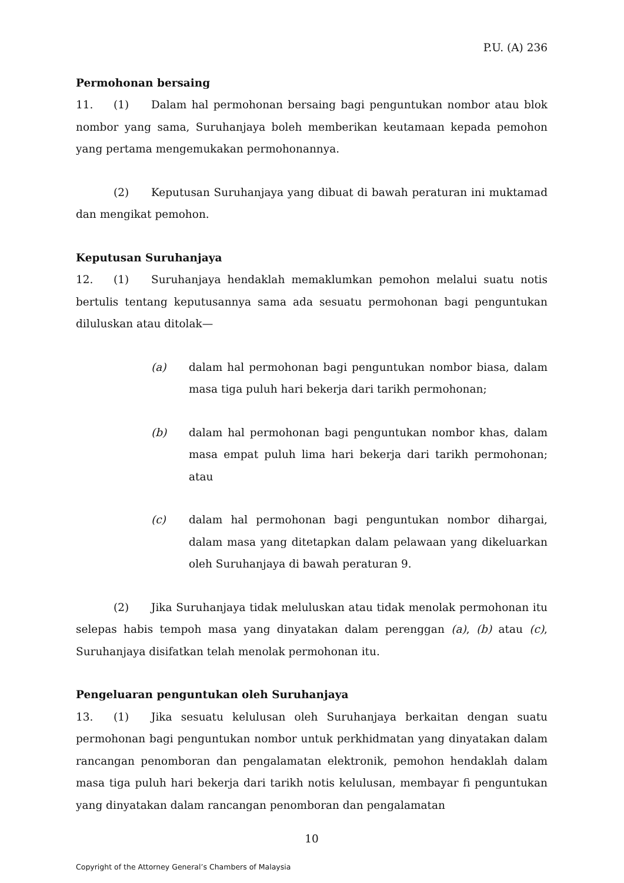P.U. (A) 236
Permohonan bersaing
11. (1) Dalam hal permohonan bersaing bagi penguntukan nombor atau blok nombor yang sama, Suruhanjaya boleh memberikan keutamaan kepada pemohon yang pertama mengemukakan permohonannya.
(2) Keputusan Suruhanjaya yang dibuat di bawah peraturan ini muktamad dan mengikat pemohon.
Keputusan Suruhanjaya
12. (1) Suruhanjaya hendaklah memaklumkan pemohon melalui suatu notis bertulis tentang keputusannya sama ada sesuatu permohonan bagi penguntukan diluluskan atau ditolak—
(a) dalam hal permohonan bagi penguntukan nombor biasa, dalam masa tiga puluh hari bekerja dari tarikh permohonan;
(b) dalam hal permohonan bagi penguntukan nombor khas, dalam masa empat puluh lima hari bekerja dari tarikh permohonan; atau
(c) dalam hal permohonan bagi penguntukan nombor dihargai, dalam masa yang ditetapkan dalam pelawaan yang dikeluarkan oleh Suruhanjaya di bawah peraturan 9.
(2) Jika Suruhanjaya tidak meluluskan atau tidak menolak permohonan itu selepas habis tempoh masa yang dinyatakan dalam perenggan (a), (b) atau (c), Suruhanjaya disifatkan telah menolak permohonan itu.
Pengeluaran penguntukan oleh Suruhanjaya
13. (1) Jika sesuatu kelulusan oleh Suruhanjaya berkaitan dengan suatu permohonan bagi penguntukan nombor untuk perkhidmatan yang dinyatakan dalam rancangan penomboran dan pengalamatan elektronik, pemohon hendaklah dalam masa tiga puluh hari bekerja dari tarikh notis kelulusan, membayar fi penguntukan yang dinyatakan dalam rancangan penomboran dan pengalamatan
10
Copyright of the Attorney General’s Chambers of Malaysia